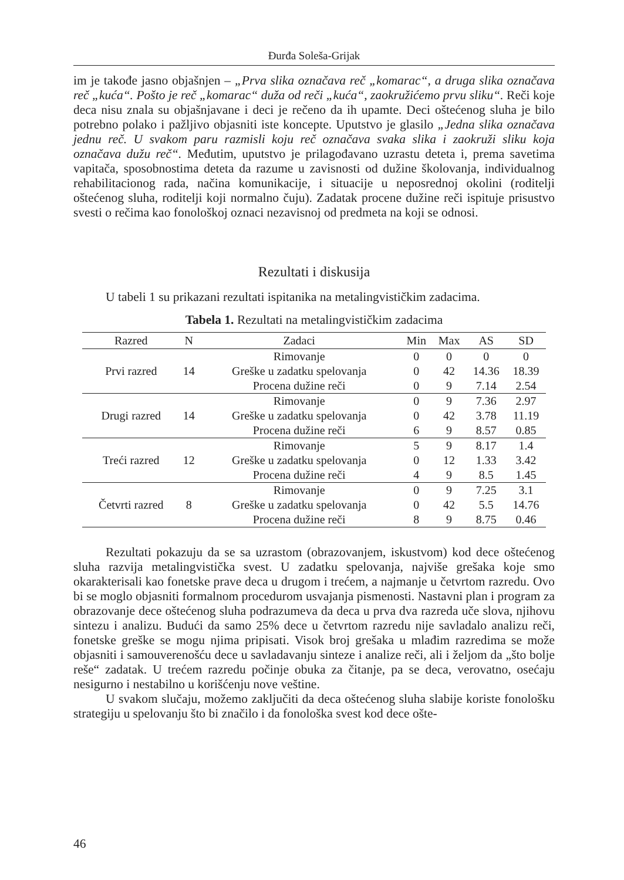Đurđa Soleša-Grijak
im je takođe jasno objašnjen – „Prva slika označava reč „komarac“, a druga slika označava reč „kuća“. Pošto je reč „komarac“ duža od reči „kuća“, zaokružićemo prvu sliku“. Reči koje deca nisu znala su objašnjavane i deci je rečeno da ih upamte. Deci oštećenog sluha je bilo potrebno polako i pažljivo objasniti iste koncepte. Uputstvo je glasilo „Jedna slika označava jednu reč. U svakom paru razmisli koju reč označava svaka slika i zaokruži sliku koja označava dužu reč“. Međutim, uputstvo je prilagođavano uzrastu deteta i, prema savetima vapitača, sposobnostima deteta da razume u zavisnosti od dužine školovanja, individualnog rehabilitacionog rada, načina komunikacije, i situacije u neposrednoj okolini (roditelji oštećenog sluha, roditelji koji normalno čuju). Zadatak procene dužine reči ispituje prisustvo svesti o rečima kao fonološkoj oznaci nezavisnoj od predmeta na koji se odnosi.
Rezultati i diskusija
U tabeli 1 su prikazani rezultati ispitanika na metalingvističkim zadacima.
Tabela 1. Rezultati na metalingvističkim zadacima
| Razred | N | Zadaci | Min | Max | AS | SD |
| --- | --- | --- | --- | --- | --- | --- |
| Prvi razred | 14 | Rimovanje | 0 | 0 | 0 | 0 |
| | | Greške u zadatku spelovanja | 0 | 42 | 14.36 | 18.39 |
| | | Procena dužine reči | 0 | 9 | 7.14 | 2.54 |
| Drugi razred | 14 | Rimovanje | 0 | 9 | 7.36 | 2.97 |
| | | Greške u zadatku spelovanja | 0 | 42 | 3.78 | 11.19 |
| | | Procena dužine reči | 6 | 9 | 8.57 | 0.85 |
| Treći razred | 12 | Rimovanje | 5 | 9 | 8.17 | 1.4 |
| | | Greške u zadatku spelovanja | 0 | 12 | 1.33 | 3.42 |
| | | Procena dužine reči | 4 | 9 | 8.5 | 1.45 |
| Četvrti razred | 8 | Rimovanje | 0 | 9 | 7.25 | 3.1 |
| | | Greške u zadatku spelovanja | 0 | 42 | 5.5 | 14.76 |
| | | Procena dužine reči | 8 | 9 | 8.75 | 0.46 |
Rezultati pokazuju da se sa uzrastom (obrazovanjem, iskustvom) kod dece oštećenog sluha razvija metalingvistička svest. U zadatku spelovanja, najviše grešaka koje smo okarakterisali kao fonetske prave deca u drugom i trećem, a najmanje u četvrtom razredu. Ovo bi se moglo objasniti formalnom procedurom usvajanja pismenosti. Nastavni plan i program za obrazovanje dece oštećenog sluha podrazumeva da deca u prva dva razreda uče slova, njihovu sintezu i analizu. Budući da samo 25% dece u četvrtom razredu nije savladalo analizu reči, fonetske greške se mogu njima pripisati. Visok broj grešaka u mlađim razredima se može objasniti i samouverenošću dece u savladavanju sinteze i analize reči, ali i željom da „što bolje reše“ zadatak. U trećem razredu počinje obuka za čitanje, pa se deca, verovatno, osećaju nesigurno i nestabilno u korišćenju nove veštine.
U svakom slučaju, možemo zaključiti da deca oštećenog sluha slabije koriste fonološku strategiju u spelovanju što bi značilo i da fonološka svest kod dece ošte-
46